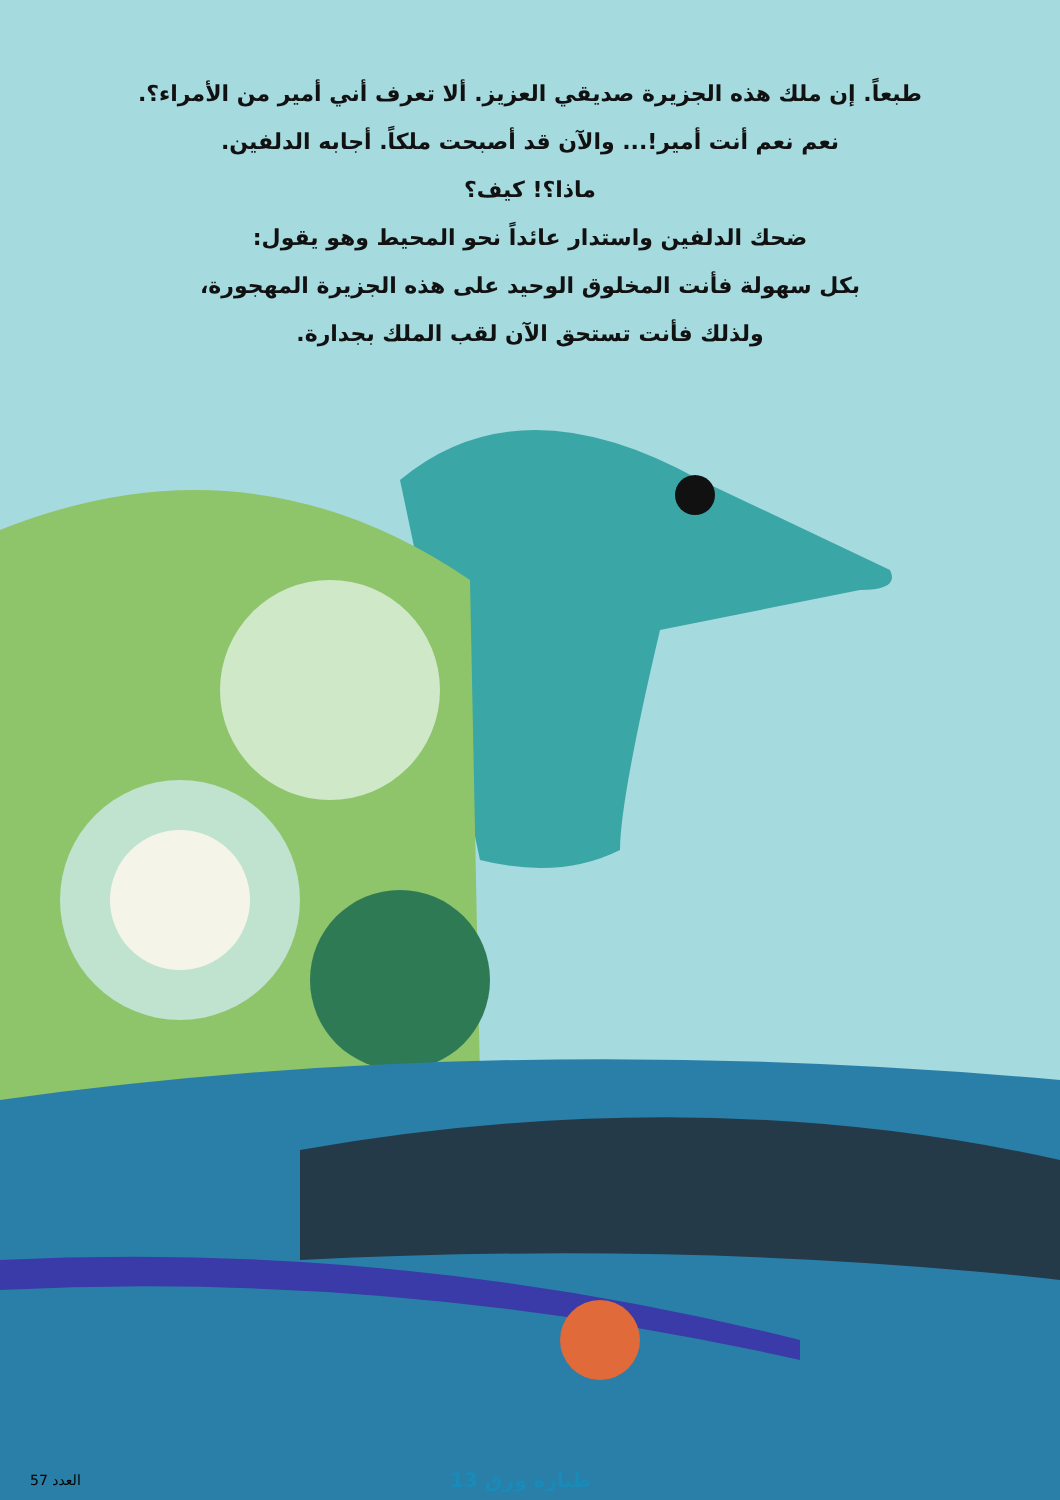طبعاً. إن ملك هذه الجزيرة صديقي العزيز. ألا تعرف أني أمير من الأمراء؟.
نعم نعم أنت أمير!... والآن قد أصبحت ملكاً. أجابه الدلفين.
ماذا؟! كيف؟
ضحك الدلفين واستدار عائداً نحو المحيط وهو يقول:
بكل سهولة فأنت المخلوق الوحيد على هذه الجزيرة المهجورة،
ولذلك فأنت تستحق الآن لقب الملك بجدارة.
13 طيارة ورق
العدد 57